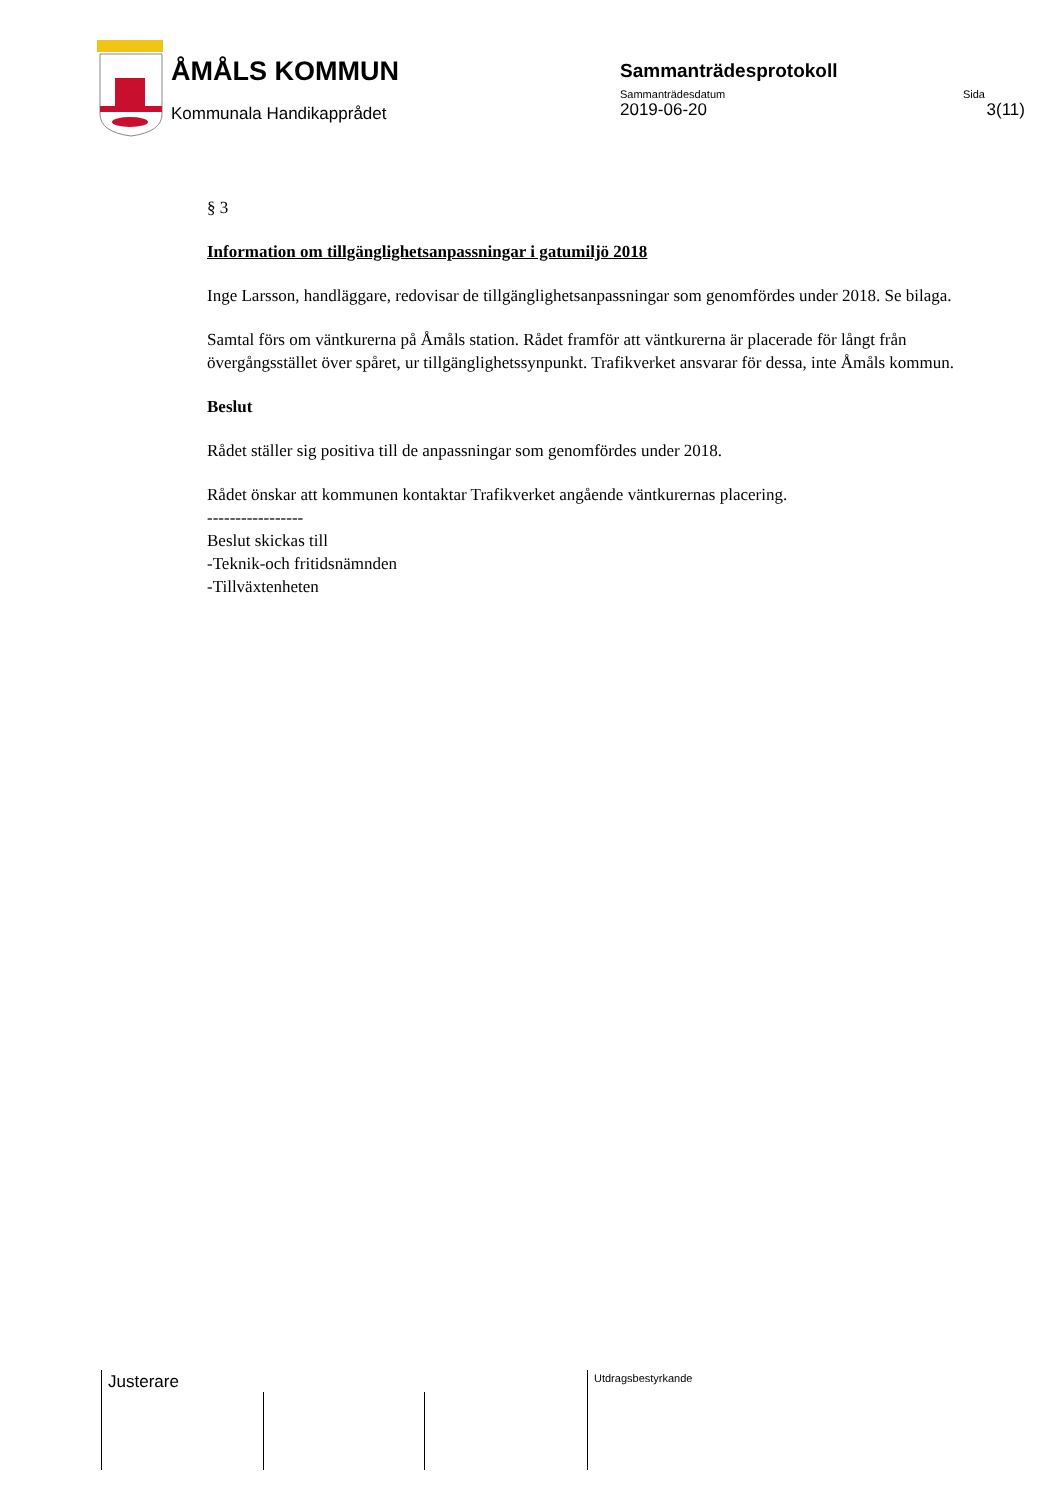ÅMÅLS KOMMUN
Kommunala Handikapprådet
Sammanträdesprotokoll
Sammanträdesdatum Sida
2019-06-20 3(11)
§ 3
Information om tillgänglighetsanpassningar i gatumiljö 2018
Inge Larsson, handläggare, redovisar de tillgänglighetsanpassningar som genomfördes under 2018. Se bilaga.
Samtal förs om väntkurerna på Åmåls station. Rådet framför att väntkurerna är placerade för långt från övergångsstället över spåret, ur tillgänglighetssynpunkt. Trafikverket ansvarar för dessa, inte Åmåls kommun.
Beslut
Rådet ställer sig positiva till de anpassningar som genomfördes under 2018.
Rådet önskar att kommunen kontaktar Trafikverket angående väntkurernas placering.
-----------------
Beslut skickas till
-Teknik-och fritidsnämnden
-Tillväxtenheten
Justerare Utdragsbestyrkande